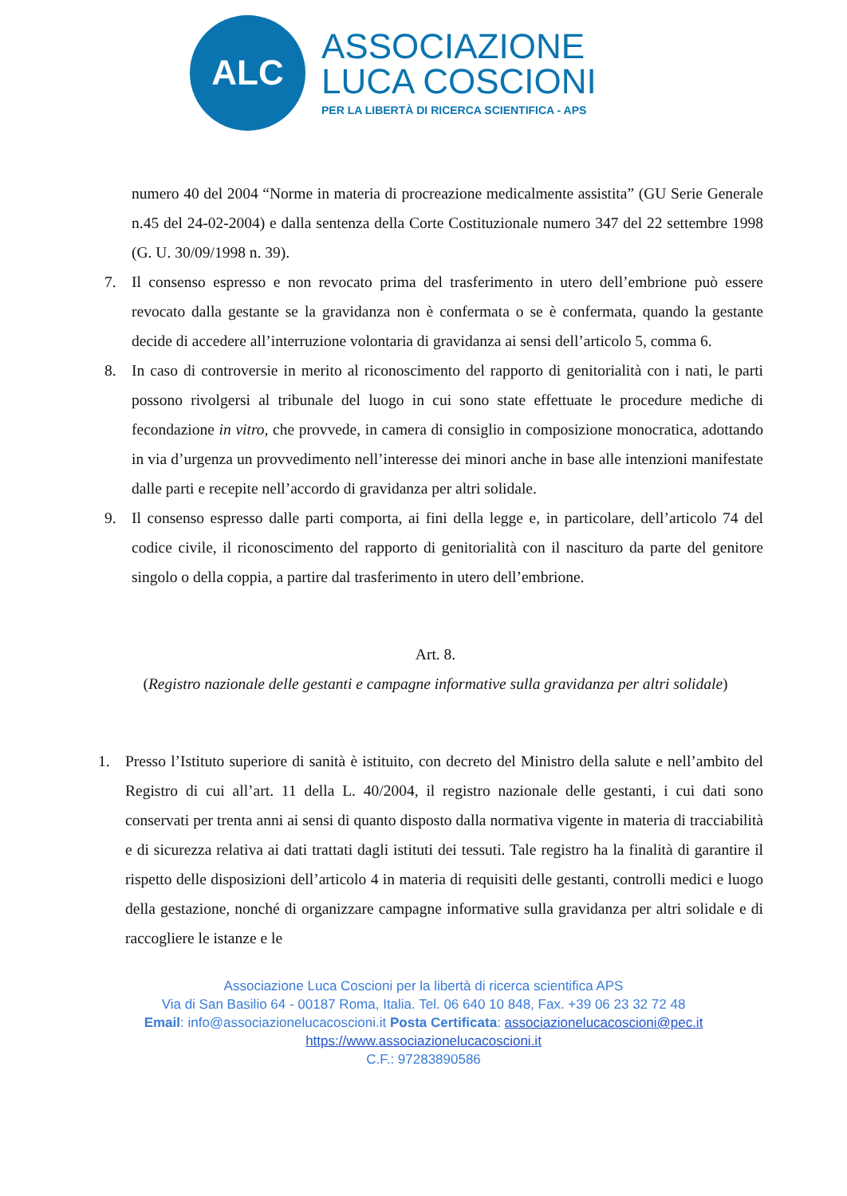ALC
ASSOCIAZIONE
LUCA COSCIONI
PER LA LIBERTÀ DI RICERCA SCIENTIFICA - APS
numero 40 del 2004 “Norme in materia di procreazione medicalmente assistita” (GU Serie Generale n.45 del 24-02-2004) e dalla sentenza della Corte Costituzionale numero 347 del 22 settembre 1998 (G. U. 30/09/1998 n. 39).
7. Il consenso espresso e non revocato prima del trasferimento in utero dell’embrione può essere revocato dalla gestante se la gravidanza non è confermata o se è confermata, quando la gestante decide di accedere all’interruzione volontaria di gravidanza ai sensi dell’articolo 5, comma 6.
8. In caso di controversie in merito al riconoscimento del rapporto di genitorialità con i nati, le parti possono rivolgersi al tribunale del luogo in cui sono state effettuate le procedure mediche di fecondazione in vitro, che provvede, in camera di consiglio in composizione monocratica, adottando in via d’urgenza un provvedimento nell’interesse dei minori anche in base alle intenzioni manifestate dalle parti e recepite nell’accordo di gravidanza per altri solidale.
9. Il consenso espresso dalle parti comporta, ai fini della legge e, in particolare, dell’articolo 74 del codice civile, il riconoscimento del rapporto di genitorialità con il nascituro da parte del genitore singolo o della coppia, a partire dal trasferimento in utero dell’embrione.
Art. 8.
(Registro nazionale delle gestanti e campagne informative sulla gravidanza per altri solidale)
1. Presso l’Istituto superiore di sanità è istituito, con decreto del Ministro della salute e nell’ambito del Registro di cui all’art. 11 della L. 40/2004, il registro nazionale delle gestanti, i cui dati sono conservati per trenta anni ai sensi di quanto disposto dalla normativa vigente in materia di tracciabilità e di sicurezza relativa ai dati trattati dagli istituti dei tessuti. Tale registro ha la finalità di garantire il rispetto delle disposizioni dell’articolo 4 in materia di requisiti delle gestanti, controlli medici e luogo della gestazione, nonché di organizzare campagne informative sulla gravidanza per altri solidale e di raccogliere le istanze e le
Associazione Luca Coscioni per la libertà di ricerca scientifica APS
Via di San Basilio 64 - 00187 Roma, Italia. Tel. 06 640 10 848, Fax. +39 06 23 32 72 48
Email: info@associazionelucacoscioni.it Posta Certificata: associazionelucacoscioni@pec.it
https://www.associazionelucacoscioni.it
C.F.: 97283890586